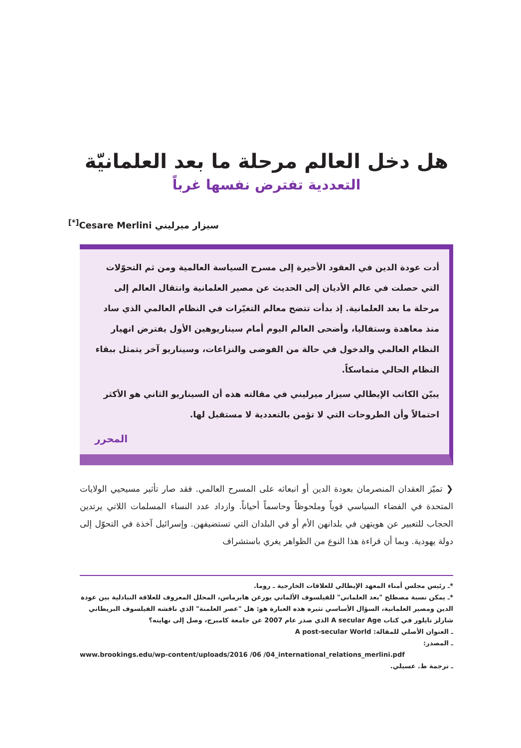هل دخل العالم مرحلة ما بعد العلمانيّة
التعددية تفترض نفسها غرباً
سيزار ميرليني Cesare Merlini<sup>[*]</sup>
أدت عودة الدين في العقود الأخيرة إلى مسرح السياسة العالمية ومن ثم التحوّلات التي حصلت في عالم الأديان إلى الحديث عن مصير العلمانية وانتقال العالم إلى مرحلة ما بعد العلمانية. إذ بدأت تتضح معالم التغيّرات في النظام العالمي الذي ساد منذ معاهدة وستفاليا، وأضحى العالم اليوم أمام سيناريوهين الأول يفترض انهيار النظام العالمي والدخول في حالة من الفوضى والنزاعات، وسيناريو آخر يتمثل ببقاء النظام الحالي متماسكاً.
يبيّن الكاتب الإيطالي سيزار ميرليني في مقالته هذه أن السيناريو الثاني هو الأكثر احتمالاً وأن الطروحات التي لا تؤمن بالتعددية لا مستقبل لها.
المحرر
❮ تميّز العقدان المنصرمان بعودة الدين أو انبعاثه على المسرح العالمي. فقد صار تأثير مسيحيي الولايات المتحدة في الفضاء السياسي قوياً وملحوظاً وحاسماً أحياناً. وازداد عدد النساء المسلمات اللاتي يرتدين الحجاب للتعبير عن هويتهن في بلدانهن الأم أو في البلدان التي تستضيفهن. وإسرائيل آخذة في التحوّل إلى دولة يهودية. وبما أن قراءة هذا النوع من الظواهر يغري باستشراف
*ـ رئيس مجلس أمناء المعهد الإيطالي للعلاقات الخارجية ـ روما.
*ـ يمكن نسبة مصطلح "بعد العلماني" للفيلسوف الألماني يورغن هابرماس، المحلل المعروف للعلاقة التبادلية بين عودة الدين ومصير العلمانية، السؤال الأساسي تثيره هذه العبارة هو: هل "عصر العلمنة" الذي ناقشه الفيلسوف البريطاني شارلز تايلور في كتاب A secular Age الذي صدر عام 2007 عن جامعة كامبرج، وصل إلى نهايته؟
ـ العنوان الأصلي للمقالة: A post-secular World
ـ المصدر:
www.brookings.edu/wp-content/uploads/2016 /06 /04_international_relations_merlini.pdf
ـ ترجمة ط. عسيلي.